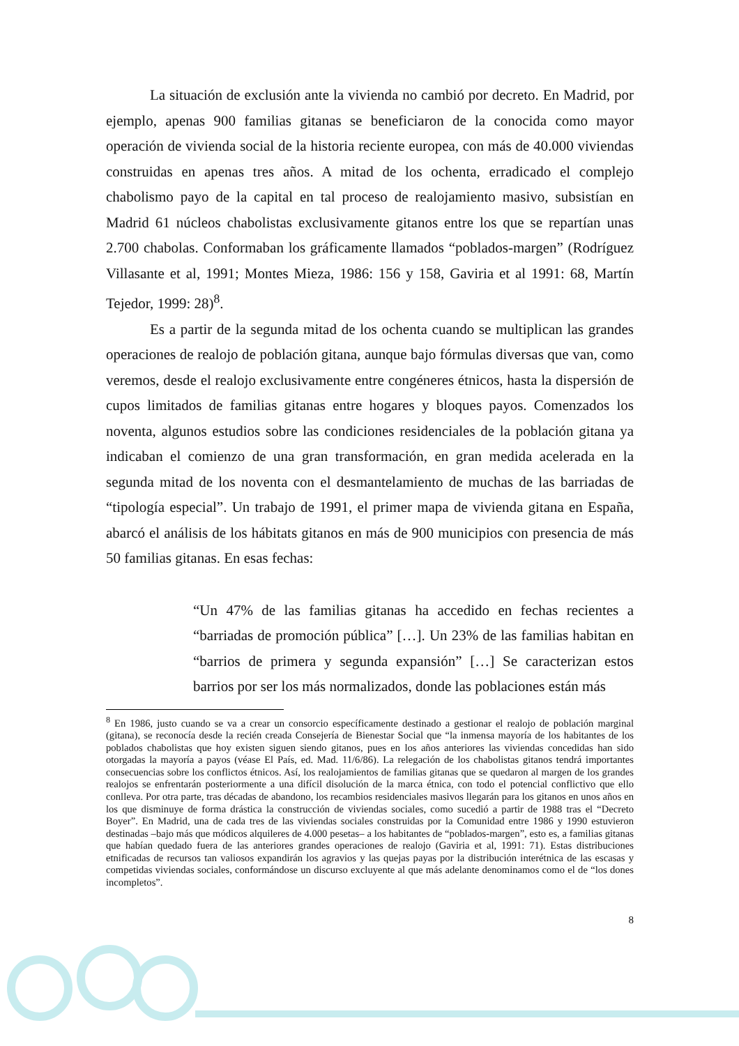La situación de exclusión ante la vivienda no cambió por decreto. En Madrid, por ejemplo, apenas 900 familias gitanas se beneficiaron de la conocida como mayor operación de vivienda social de la historia reciente europea, con más de 40.000 viviendas construidas en apenas tres años. A mitad de los ochenta, erradicado el complejo chabolismo payo de la capital en tal proceso de realojamiento masivo, subsistían en Madrid 61 núcleos chabolistas exclusivamente gitanos entre los que se repartían unas 2.700 chabolas. Conformaban los gráficamente llamados “poblados-margen” (Rodríguez Villasante et al, 1991; Montes Mieza, 1986: 156 y 158, Gaviria et al 1991: 68, Martín Tejedor, 1999: 28)<sup>8</sup>.
Es a partir de la segunda mitad de los ochenta cuando se multiplican las grandes operaciones de realojo de población gitana, aunque bajo fórmulas diversas que van, como veremos, desde el realojo exclusivamente entre congéneres étnicos, hasta la dispersión de cupos limitados de familias gitanas entre hogares y bloques payos. Comenzados los noventa, algunos estudios sobre las condiciones residenciales de la población gitana ya indicaban el comienzo de una gran transformación, en gran medida acelerada en la segunda mitad de los noventa con el desmantelamiento de muchas de las barriadas de “tipología especial”. Un trabajo de 1991, el primer mapa de vivienda gitana en España, abarcó el análisis de los hábitats gitanos en más de 900 municipios con presencia de más 50 familias gitanas. En esas fechas:
“Un 47% de las familias gitanas ha accedido en fechas recientes a “barriadas de promoción pública” […]. Un 23% de las familias habitan en “barrios de primera y segunda expansión” […] Se caracterizan estos barrios por ser los más normalizados, donde las poblaciones están más
<sup>8</sup> En 1986, justo cuando se va a crear un consorcio específicamente destinado a gestionar el realojo de población marginal (gitana), se reconocía desde la recién creada Consejería de Bienestar Social que “la inmensa mayoría de los habitantes de los poblados chabolistas que hoy existen siguen siendo gitanos, pues en los años anteriores las viviendas concedidas han sido otorgadas la mayoría a payos (véase El País, ed. Mad. 11/6/86). La relegación de los chabolistas gitanos tendrá importantes consecuencias sobre los conflictos étnicos. Así, los realojamientos de familias gitanas que se quedaron al margen de los grandes realojos se enfrentarán posteriormente a una difícil disolución de la marca étnica, con todo el potencial conflictivo que ello conlleva. Por otra parte, tras décadas de abandono, los recambios residenciales masivos llegarán para los gitanos en unos años en los que disminuye de forma drástica la construcción de viviendas sociales, como sucedió a partir de 1988 tras el “Decreto Boyer”. En Madrid, una de cada tres de las viviendas sociales construidas por la Comunidad entre 1986 y 1990 estuvieron destinadas –bajo más que módicos alquileres de 4.000 pesetas– a los habitantes de “poblados-margen”, esto es, a familias gitanas que habían quedado fuera de las anteriores grandes operaciones de realojo (Gaviria et al, 1991: 71). Estas distribuciones etnificadas de recursos tan valiosos expandirán los agravios y las quejas payas por la distribución interétnica de las escasas y competidas viviendas sociales, conformándose un discurso excluyente al que más adelante denominamos como el de “los dones incompletos”.
8